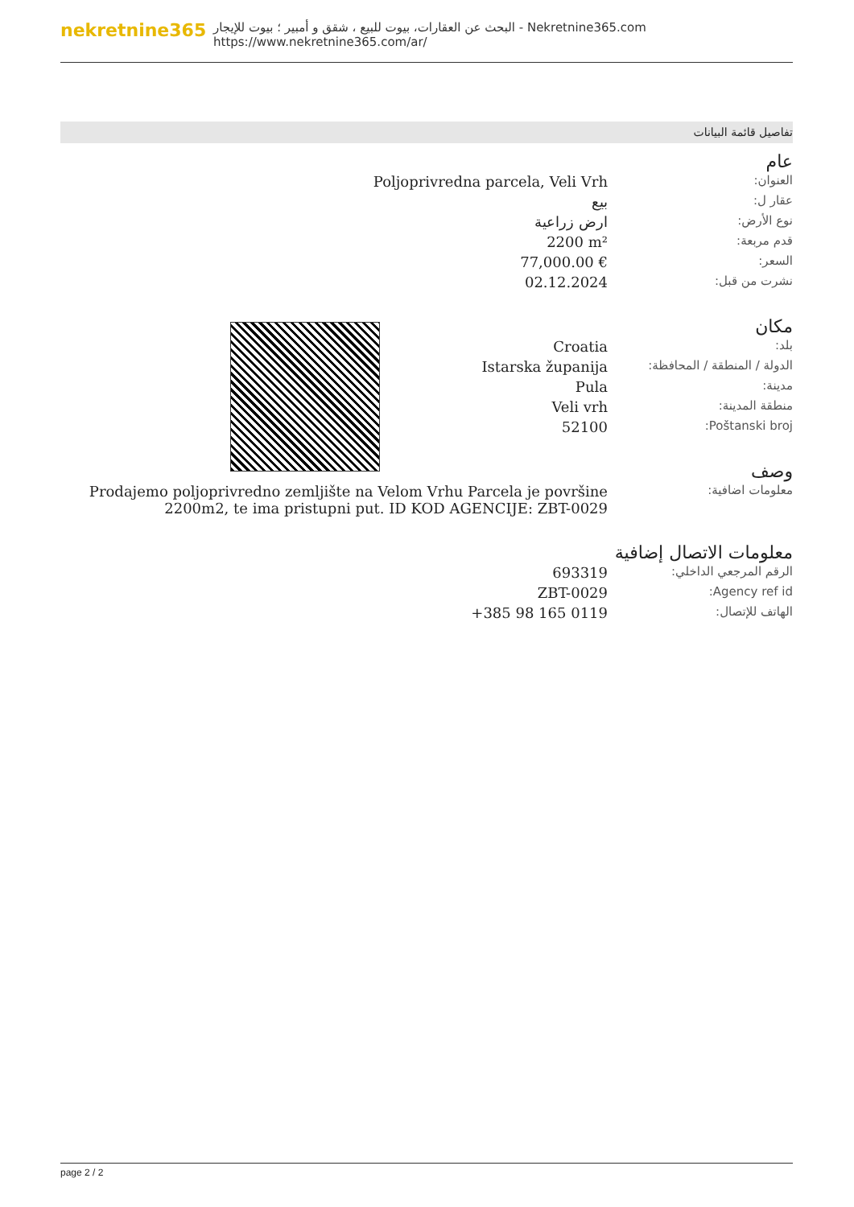nekretnine365
البحث عن العقارات، بيوت للبيع ، شقق و أمبير ؛ بيوت للإيجار - Nekretnine365.com
https://www.nekretnine365.com/ar/
تفاصيل قائمة البيانات
عام
| العنوان: | Poljoprivredna parcela, Veli Vrh |
| عقار ل: | بيع |
| نوع الأرض: | ارض زراعية |
| قدم مربعة: | 2200 m² |
| السعر: | 77,000.00 € |
| نشرت من قبل: | 02.12.2024 |
مكان
| بلد: | Croatia |
| الدولة / المنطقة / المحافظة: | Istarska županija |
| مدينة: | Pula |
| منطقة المدينة: | Veli vrh |
| Poštanski broj: | 52100 |
وصف
| معلومات اضافية: | Prodajemo poljoprivredno zemljište na Velom Vrhu Parcela je površine 2200m2, te ima pristupni put. ID KOD AGENCIJE: ZBT-0029 |
معلومات الاتصال إضافية
| الرقم المرجعي الداخلي: | 693319 |
| Agency ref id: | ZBT-0029 |
| الهاتف للإتصال: | +385 98 165 0119 |
page 2 / 2